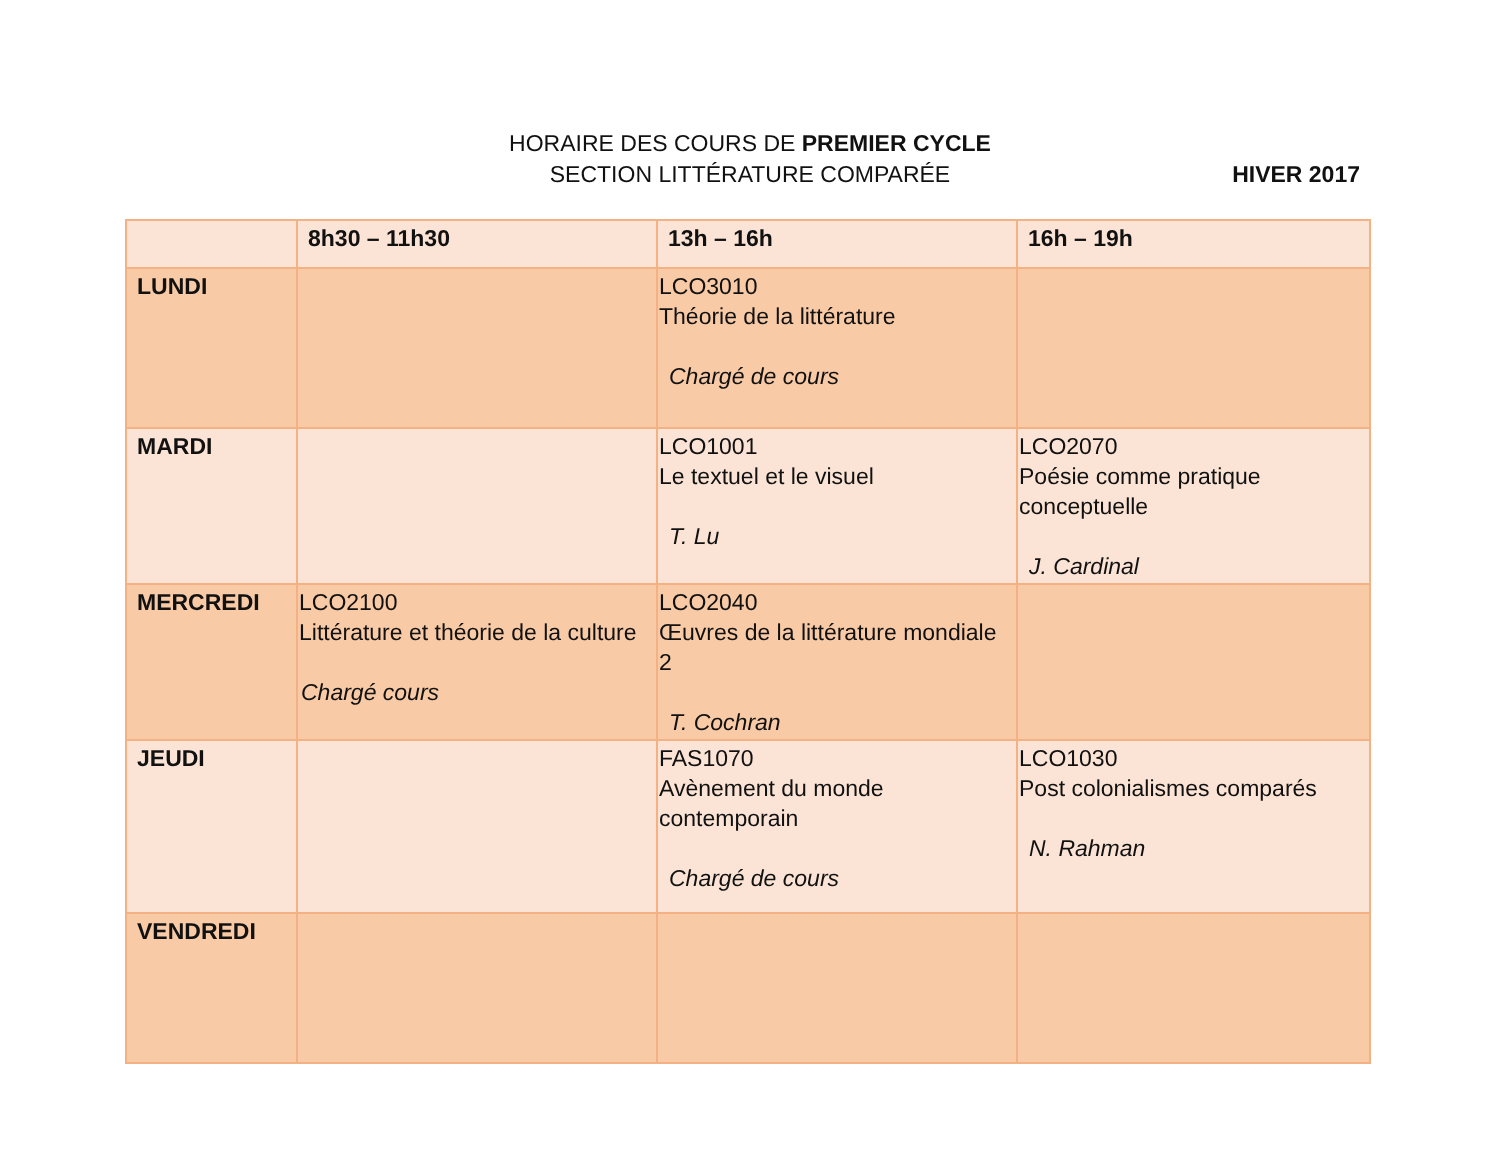HORAIRE DES COURS DE PREMIER CYCLE
SECTION LITTÉRATURE COMPARÉE
HIVER 2017
| | 8h30 – 11h30 | 13h – 16h | 16h – 19h |
| --- | --- | --- | --- |
| LUNDI | | LCO3010 Théorie de la littérature Chargé de cours | |
| MARDI | | LCO1001 Le textuel et le visuel T. Lu | LCO2070 Poésie comme pratique conceptuelle J. Cardinal |
| MERCREDI | LCO2100 Littérature et théorie de la culture Chargé cours | LCO2040 Œuvres de la littérature mondiale 2 T. Cochran | |
| JEUDI | | FAS1070 Avènement du monde contemporain Chargé de cours | LCO1030 Post colonialismes comparés N. Rahman |
| VENDREDI | | | |